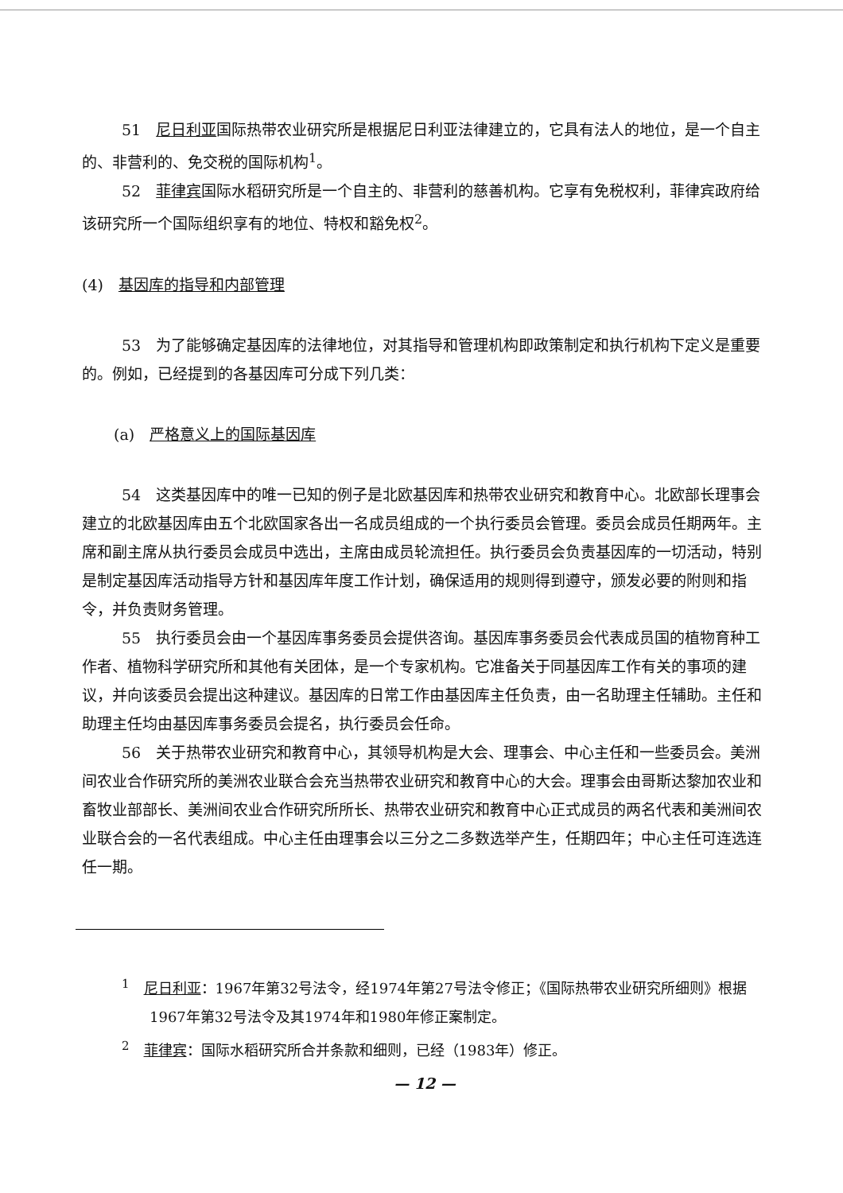51　尼日利亚国际热带农业研究所是根据尼日利亚法律建立的，它具有法人的地位，是一个自主的、非营利的、免交税的国际机构<sup>1</sup>。
52　菲律宾国际水稻研究所是一个自主的、非营利的慈善机构。它享有免税权利，菲律宾政府给该研究所一个国际组织享有的地位、特权和豁免权<sup>2</sup>。
(4)　基因库的指导和内部管理
53　为了能够确定基因库的法律地位，对其指导和管理机构即政策制定和执行机构下定义是重要的。例如，已经提到的各基因库可分成下列几类：
(a)　严格意义上的国际基因库
54　这类基因库中的唯一已知的例子是北欧基因库和热带农业研究和教育中心。北欧部长理事会建立的北欧基因库由五个北欧国家各出一名成员组成的一个执行委员会管理。委员会成员任期两年。主席和副主席从执行委员会成员中选出，主席由成员轮流担任。执行委员会负责基因库的一切活动，特别是制定基因库活动指导方针和基因库年度工作计划，确保适用的规则得到遵守，颁发必要的附则和指令，并负责财务管理。
55　执行委员会由一个基因库事务委员会提供咨询。基因库事务委员会代表成员国的植物育种工作者、植物科学研究所和其他有关团体，是一个专家机构。它准备关于同基因库工作有关的事项的建议，并向该委员会提出这种建议。基因库的日常工作由基因库主任负责，由一名助理主任辅助。主任和助理主任均由基因库事务委员会提名，执行委员会任命。
56　关于热带农业研究和教育中心，其领导机构是大会、理事会、中心主任和一些委员会。美洲间农业合作研究所的美洲农业联合会充当热带农业研究和教育中心的大会。理事会由哥斯达黎加农业和畜牧业部部长、美洲间农业合作研究所所长、热带农业研究和教育中心正式成员的两名代表和美洲间农业联合会的一名代表组成。中心主任由理事会以三分之二多数选举产生，任期四年；中心主任可连选连任一期。
<sup>1</sup>　尼日利亚：1967年第32号法令，经1974年第27号法令修正；《国际热带农业研究所细则》根据1967年第32号法令及其1974年和1980年修正案制定。
<sup>2</sup>　菲律宾：国际水稻研究所合并条款和细则，已经（1983年）修正。
— 12 —